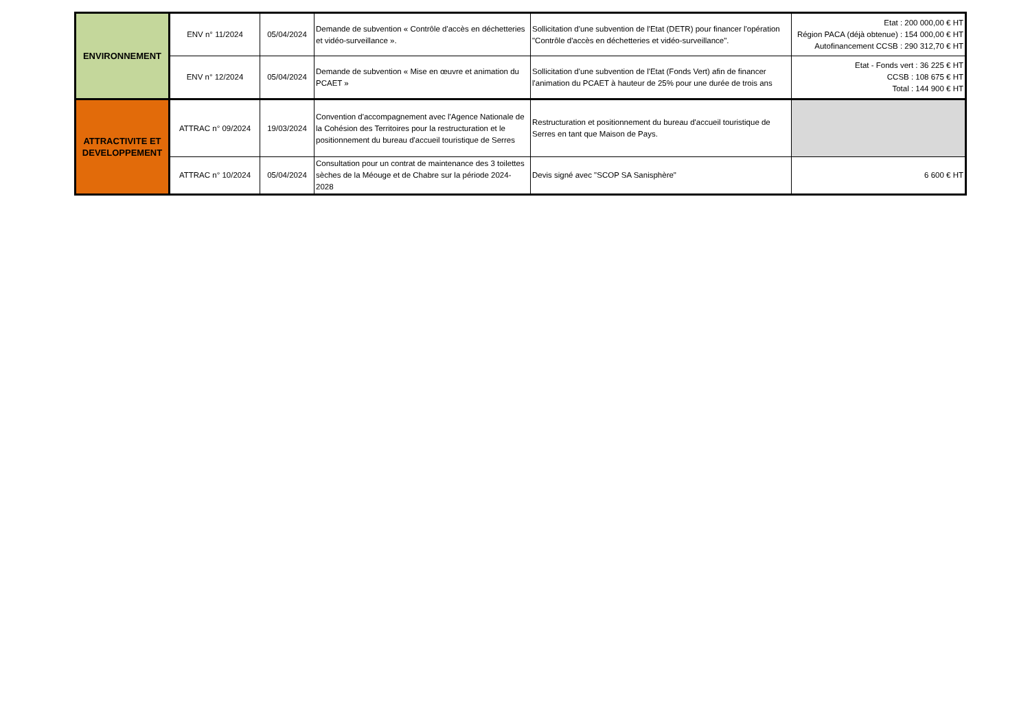| ENVIRONNEMENT | ENV n° 11/2024 | 05/04/2024 | Demande de subvention « Contrôle d'accès en déchetteries et vidéo-surveillance ». | Sollicitation d'une subvention de l'Etat (DETR) pour financer l'opération "Contrôle d'accès en déchetteries et vidéo-surveillance". | Etat : 200 000,00 € HT Région PACA (déjà obtenue) : 154 000,00 € HT Autofinancement CCSB : 290 312,70 € HT |
| | ENV n° 12/2024 | 05/04/2024 | Demande de subvention « Mise en œuvre et animation du PCAET » | Sollicitation d'une subvention de l'Etat (Fonds Vert) afin de financer l'animation du PCAET à hauteur de 25% pour une durée de trois ans | Etat - Fonds vert : 36 225 € HT CCSB : 108 675 € HT Total : 144 900 € HT |
| ATTRACTIVITE ET DEVELOPPEMENT | ATTRAC n° 09/2024 | 19/03/2024 | Convention d'accompagnement avec l'Agence Nationale de la Cohésion des Territoires pour la restructuration et le positionnement du bureau d'accueil touristique de Serres | Restructuration et positionnement du bureau d'accueil touristique de Serres en tant que Maison de Pays. | |
| | ATTRAC n° 10/2024 | 05/04/2024 | Consultation pour un contrat de maintenance des 3 toilettes sèches de la Méouge et de Chabre sur la période 2024-2028 | Devis signé avec "SCOP SA Sanisphère" | 6 600 € HT |